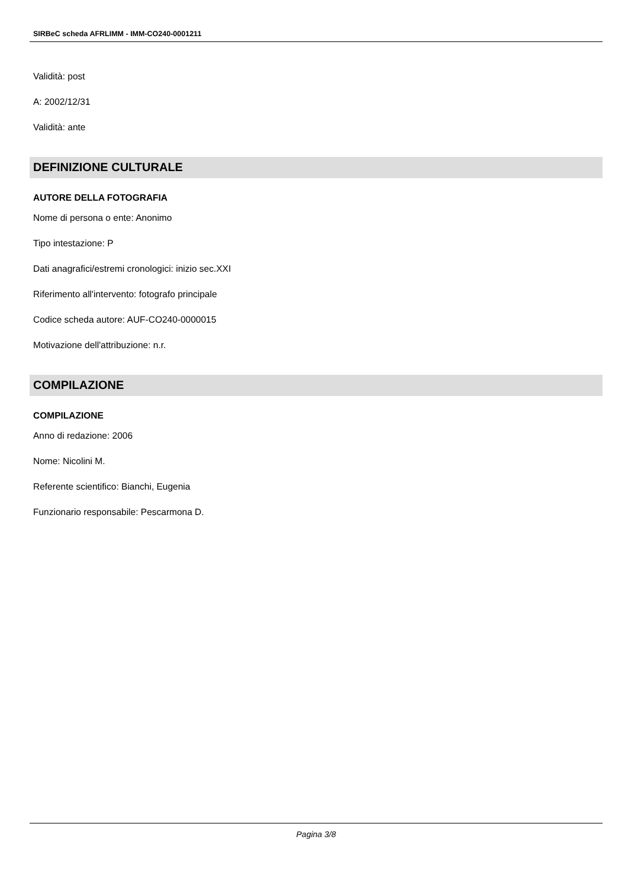SIRBeC scheda AFRLIMM - IMM-CO240-0001211
Validità: post
A: 2002/12/31
Validità: ante
DEFINIZIONE CULTURALE
AUTORE DELLA FOTOGRAFIA
Nome di persona o ente: Anonimo
Tipo intestazione: P
Dati anagrafici/estremi cronologici: inizio sec.XXI
Riferimento all'intervento: fotografo principale
Codice scheda autore: AUF-CO240-0000015
Motivazione dell'attribuzione: n.r.
COMPILAZIONE
COMPILAZIONE
Anno di redazione: 2006
Nome: Nicolini M.
Referente scientifico: Bianchi, Eugenia
Funzionario responsabile: Pescarmona D.
Pagina 3/8